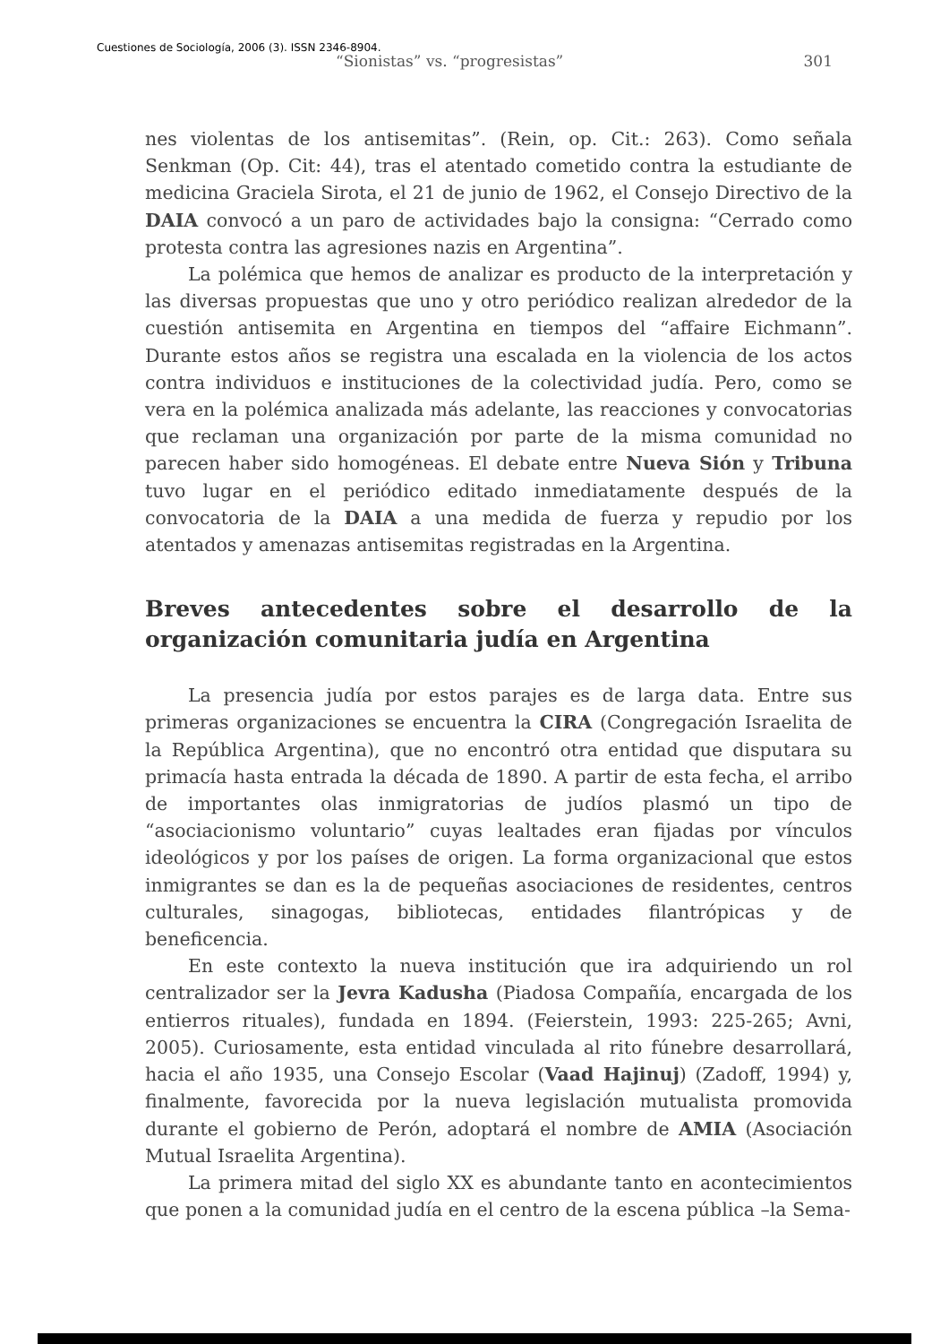Cuestiones de Sociología, 2006 (3). ISSN 2346-8904.
“Sionistas” vs. “progresistas” 301
nes violentas de los antisemitas”. (Rein, op. Cit.: 263). Como señala Senkman (Op. Cit: 44), tras el atentado cometido contra la estudiante de medicina Graciela Sirota, el 21 de junio de 1962, el Consejo Directivo de la DAIA convocó a un paro de actividades bajo la consigna: “Cerrado como protesta contra las agresiones nazis en Argentina”.
La polémica que hemos de analizar es producto de la interpretación y las diversas propuestas que uno y otro periódico realizan alrededor de la cuestión antisemita en Argentina en tiempos del “affaire Eichmann”. Durante estos años se registra una escalada en la violencia de los actos contra individuos e instituciones de la colectividad judía. Pero, como se vera en la polémica analizada más adelante, las reacciones y convocatorias que reclaman una organización por parte de la misma comunidad no parecen haber sido homogéneas. El debate entre Nueva Sión y Tribuna tuvo lugar en el periódico editado inmediatamente después de la convocatoria de la DAIA a una medida de fuerza y repudio por los atentados y amenazas antisemitas registradas en la Argentina.
Breves antecedentes sobre el desarrollo de la organización comunitaria judía en Argentina
La presencia judía por estos parajes es de larga data. Entre sus primeras organizaciones se encuentra la CIRA (Congregación Israelita de la República Argentina), que no encontró otra entidad que disputara su primacía hasta entrada la década de 1890. A partir de esta fecha, el arribo de importantes olas inmigratorias de judíos plasmó un tipo de “asociacionismo voluntario” cuyas lealtades eran fijadas por vínculos ideológicos y por los países de origen. La forma organizacional que estos inmigrantes se dan es la de pequeñas asociaciones de residentes, centros culturales, sinagogas, bibliotecas, entidades filantrópicas y de beneficencia.
En este contexto la nueva institución que ira adquiriendo un rol centralizador ser la Jevra Kadusha (Piadosa Compañía, encargada de los entierros rituales), fundada en 1894. (Feierstein, 1993: 225-265; Avni, 2005). Curiosamente, esta entidad vinculada al rito fúnebre desarrollará, hacia el año 1935, una Consejo Escolar (Vaad Hajinuj) (Zadoff, 1994) y, finalmente, favorecida por la nueva legislación mutualista promovida durante el gobierno de Perón, adoptará el nombre de AMIA (Asociación Mutual Israelita Argentina).
La primera mitad del siglo XX es abundante tanto en acontecimientos que ponen a la comunidad judía en el centro de la escena pública –la Sema-